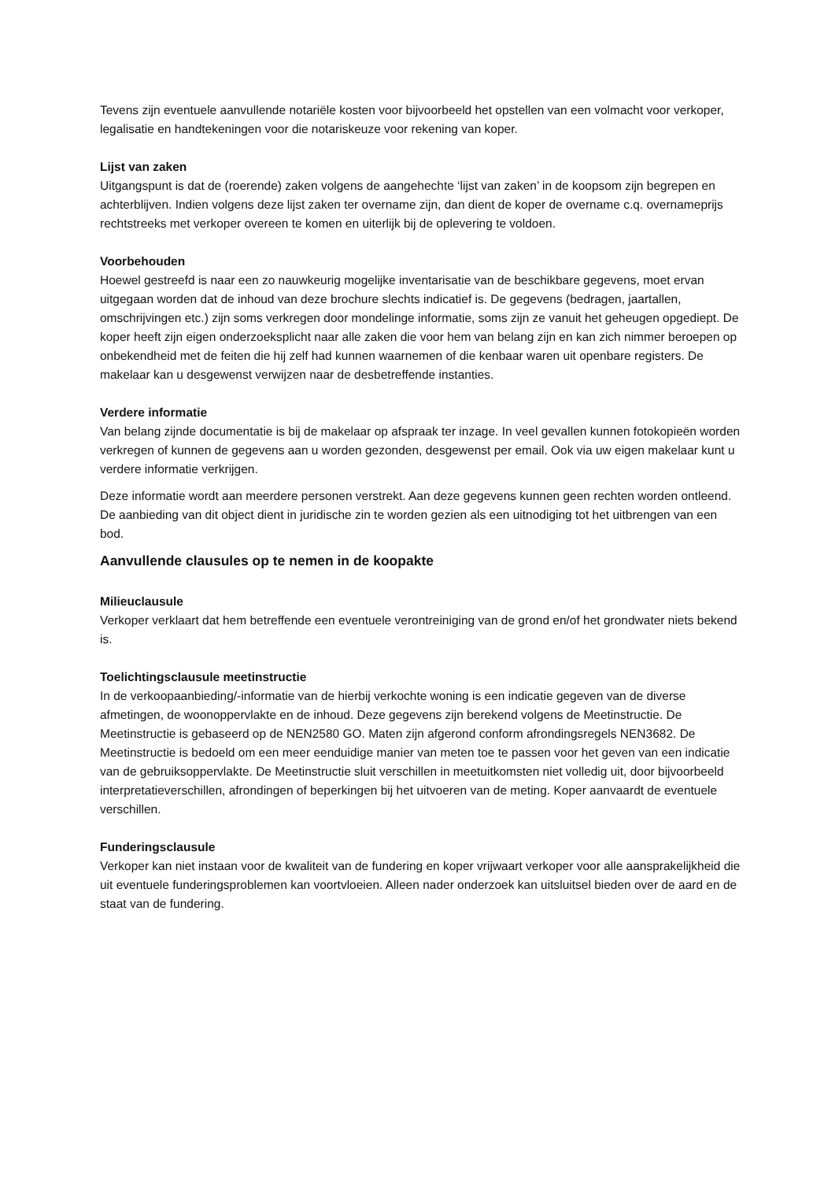Tevens zijn eventuele aanvullende notariële kosten voor bijvoorbeeld het opstellen van een volmacht voor verkoper, legalisatie en handtekeningen voor die notariskeuze voor rekening van koper.
Lijst van zaken
Uitgangspunt is dat de (roerende) zaken volgens de aangehechte ‘lijst van zaken’ in de koopsom zijn begrepen en achterblijven. Indien volgens deze lijst zaken ter overname zijn, dan dient de koper de overname c.q. overnameprijs rechtstreeks met verkoper overeen te komen en uiterlijk bij de oplevering te voldoen.
Voorbehouden
Hoewel gestreefd is naar een zo nauwkeurig mogelijke inventarisatie van de beschikbare gegevens, moet ervan uitgegaan worden dat de inhoud van deze brochure slechts indicatief is. De gegevens (bedragen, jaartallen, omschrijvingen etc.) zijn soms verkregen door mondelinge informatie, soms zijn ze vanuit het geheugen opgediept. De koper heeft zijn eigen onderzoeksplicht naar alle zaken die voor hem van belang zijn en kan zich nimmer beroepen op onbekendheid met de feiten die hij zelf had kunnen waarnemen of die kenbaar waren uit openbare registers. De makelaar kan u desgewenst verwijzen naar de desbetreffende instanties.
Verdere informatie
Van belang zijnde documentatie is bij de makelaar op afspraak ter inzage. In veel gevallen kunnen fotokopieën worden verkregen of kunnen de gegevens aan u worden gezonden, desgewenst per email. Ook via uw eigen makelaar kunt u verdere informatie verkrijgen.
Deze informatie wordt aan meerdere personen verstrekt. Aan deze gegevens kunnen geen rechten worden ontleend. De aanbieding van dit object dient in juridische zin te worden gezien als een uitnodiging tot het uitbrengen van een bod.
Aanvullende clausules op te nemen in de koopakte
Milieuclausule
Verkoper verklaart dat hem betreffende een eventuele verontreiniging van de grond en/of het grondwater niets bekend is.
Toelichtingsclausule meetinstructie
In de verkoopaanbieding/-informatie van de hierbij verkochte woning is een indicatie gegeven van de diverse afmetingen, de woonoppervlakte en de inhoud. Deze gegevens zijn berekend volgens de Meetinstructie. De Meetinstructie is gebaseerd op de NEN2580 GO. Maten zijn afgerond conform afrondingsregels NEN3682. De Meetinstructie is bedoeld om een meer eenduidige manier van meten toe te passen voor het geven van een indicatie van de gebruiksoppervlakte. De Meetinstructie sluit verschillen in meetuitkomsten niet volledig uit, door bijvoorbeeld interpretatieverschillen, afrondingen of beperkingen bij het uitvoeren van de meting. Koper aanvaardt de eventuele verschillen.
Funderingsclausule
Verkoper kan niet instaan voor de kwaliteit van de fundering en koper vrijwaart verkoper voor alle aansprakelijkheid die uit eventuele funderingsproblemen kan voortvloeien. Alleen nader onderzoek kan uitsluitsel bieden over de aard en de staat van de fundering.